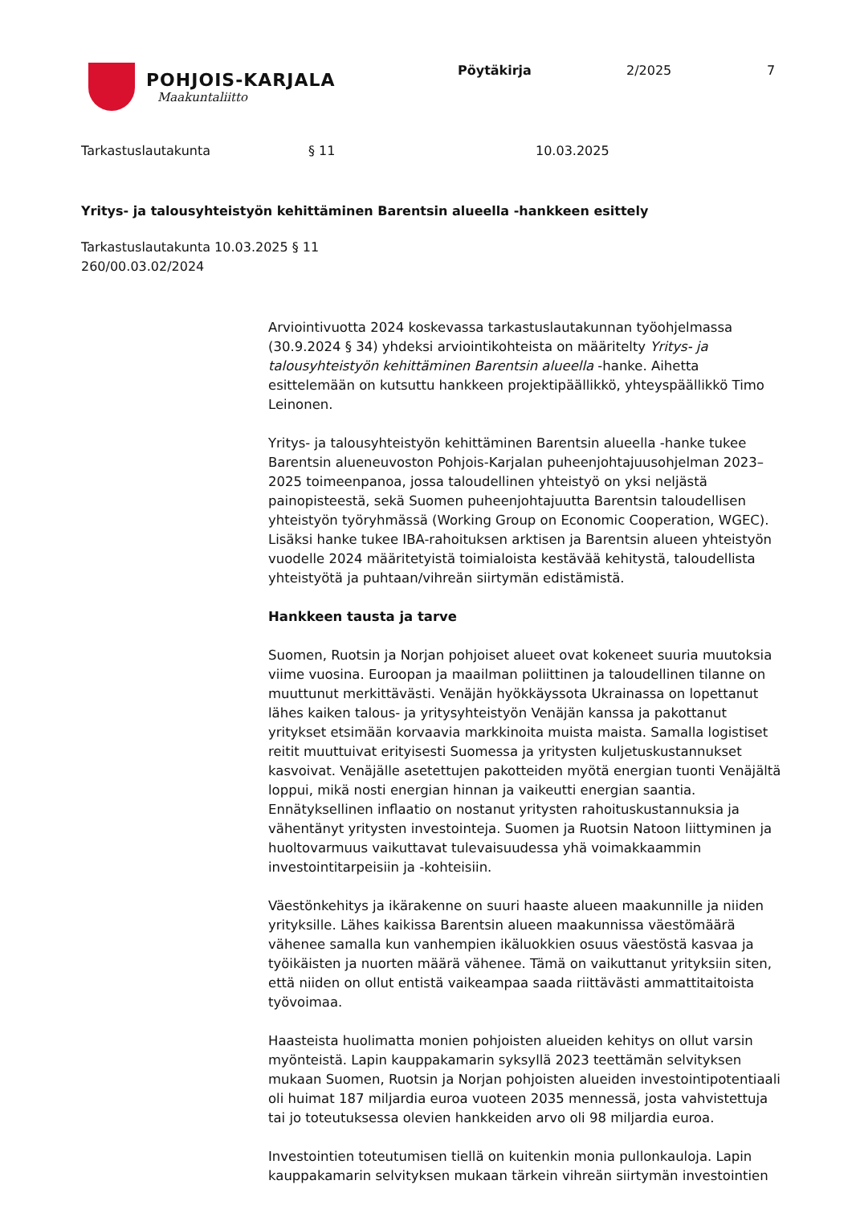POHJOIS-KARJALA
Maakuntaliitto
Pöytäkirja 2/2025 7
Tarkastuslautakunta § 11 10.03.2025
Yritys- ja talousyhteistyön kehittäminen Barentsin alueella -hankkeen esittely
Tarkastuslautakunta 10.03.2025 § 11
260/00.03.02/2024
Arviointivuotta 2024 koskevassa tarkastuslautakunnan työohjelmassa (30.9.2024 § 34) yhdeksi arviointikohteista on määritelty Yritys- ja talousyhteistyön kehittäminen Barentsin alueella -hanke. Aihetta esittelemään on kutsuttu hankkeen projektipäällikkö, yhteyspäällikkö Timo Leinonen.
Yritys- ja talousyhteistyön kehittäminen Barentsin alueella -hanke tukee Barentsin alueneuvoston Pohjois-Karjalan puheenjohtajuusohjelman 2023–2025 toimeenpanoa, jossa taloudellinen yhteistyö on yksi neljästä painopisteestä, sekä Suomen puheenjohtajuutta Barentsin taloudellisen yhteistyön työryhmässä (Working Group on Economic Cooperation, WGEC). Lisäksi hanke tukee IBA-rahoituksen arktisen ja Barentsin alueen yhteistyön vuodelle 2024 määritetyistä toimialoista kestävää kehitystä, taloudellista yhteistyötä ja puhtaan/vihreän siirtymän edistämistä.
Hankkeen tausta ja tarve
Suomen, Ruotsin ja Norjan pohjoiset alueet ovat kokeneet suuria muutoksia viime vuosina. Euroopan ja maailman poliittinen ja taloudellinen tilanne on muuttunut merkittävästi. Venäjän hyökkäyssota Ukrainassa on lopettanut lähes kaiken talous- ja yritysyhteistyön Venäjän kanssa ja pakottanut yritykset etsimään korvaavia markkinoita muista maista. Samalla logistiset reitit muuttuivat erityisesti Suomessa ja yritysten kuljetuskustannukset kasvoivat. Venäjälle asetettujen pakotteiden myötä energian tuonti Venäjältä loppui, mikä nosti energian hinnan ja vaikeutti energian saantia. Ennätyksellinen inflaatio on nostanut yritysten rahoituskustannuksia ja vähentänyt yritysten investointeja. Suomen ja Ruotsin Natoon liittyminen ja huoltovarmuus vaikuttavat tulevaisuudessa yhä voimakkaammin investointitarpeisiin ja -kohteisiin.
Väestönkehitys ja ikärakenne on suuri haaste alueen maakunnille ja niiden yrityksille. Lähes kaikissa Barentsin alueen maakunnissa väestömäärä vähenee samalla kun vanhempien ikäluokkien osuus väestöstä kasvaa ja työikäisten ja nuorten määrä vähenee. Tämä on vaikuttanut yrityksiin siten, että niiden on ollut entistä vaikeampaa saada riittävästi ammattitaitoista työvoimaa.
Haasteista huolimatta monien pohjoisten alueiden kehitys on ollut varsin myönteistä. Lapin kauppakamarin syksyllä 2023 teettämän selvityksen mukaan Suomen, Ruotsin ja Norjan pohjoisten alueiden investointipotentiaali oli huimat 187 miljardia euroa vuoteen 2035 mennessä, josta vahvistettuja tai jo toteutuksessa olevien hankkeiden arvo oli 98 miljardia euroa.
Investointien toteutumisen tiellä on kuitenkin monia pullonkauloja. Lapin kauppakamarin selvityksen mukaan tärkein vihreän siirtymän investointien